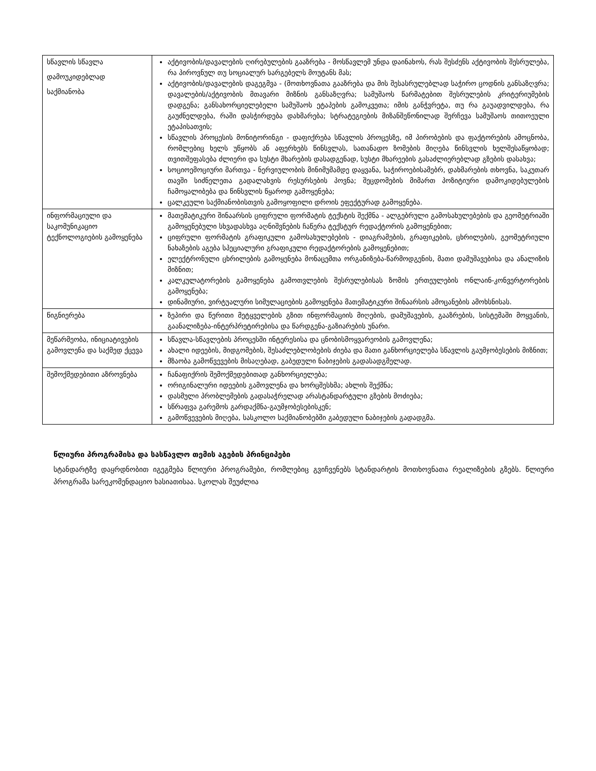| სწავლის სწავლა დამოუკიდებლად საქმიანობა | აქტივობის/დავალების ღირებულების გააზრება - მოსწავლემ უნდა დაინახოს, რას შესძენს აქტივობის შესრულება, რა პიროვნულ თუ სოციალურ სარგებელს მოუტანს მას; აქტივობის/დავალების დაგეგმვა - (მოთხოვნათა გააზრება და მის შესასრულებლად საჭირო ცოდნის განსაზღვრა; დავალების/აქტივობის მთავარი მიზნის განსაზღვრა; სამუშაოს წარმატებით შესრულების კრიტერიუმების დადგენა; განსახორციელებელი სამუშაოს ეტაპების გამოკვეთა; იმის განჭვრეტა, თუ რა გაუადვილდება, რა გაუძნელდება, რაში დასჭირდება დახმარება; სტრატეგიების მიზანშეწონილად შერჩევა სამუშაოს თითოეული ეტაპისათვის; სწავლის პროცესის მონიტორინგი - დაფიქრება სწავლის პროცესზე, იმ პირობების და ფაქტორების ამოცნობა, რომლებიც ხელს უწყობს ან აფერხებს წინსვლას, სათანადო ზომების მიღება წინსვლის ხელშესაწყობად; თვითშეფასება ძლიერი და სუსტი მხარების დასადგენად, სუსტი მხარეების გასაძლიერებლად გზების დასახვა; სოციოემოციური მართვა - ნერვიულობის მინიმუმამდე დაყვანა, საჭიროებისამებრ, დახმარების თხოვნა, საკუთარ თავში სიძნელეთა გადალახვის რესურსების პოვნა; შეცდომების მიმართ პოზიტიური დამოკიდებულების ჩამოყალიბება და წინსვლის წყაროდ გამოყენება; ცალკეული საქმიანობისთვის გამოყოფილი დროის ეფექტურად გამოყენება. |
| ინფორმაციული და საკომუნიკაციო ტექნოლოგიების გამოყენება | მათემატიკური შინაარსის ციფრული ფორმატის ტექსტის შექმნა - ალგებრული გამოსახულებების და გეომეტრიაში გამოყენებული სხვადასხვა აღნიშვნების ჩაწერა ტექსტურ რედაქტორის გამოყენებით; ციფრული ფორმატის გრაფიკული გამოსახულებების - დიაგრამების, გრაფიკების, ცხრილების, გეომეტრიული ნახაზების აგება სპეციალური გრაფიკული რედაქტორების გამოყენებით; ელექტრონული ცხრილების გამოყენება მონაცემთა ორგანიზება-წარმოდგენის, მათი დამუშავებისა და ანალიზის მიზნით; კალკულატორების გამოყენება გამოთვლების შესრულებისას ზომის ერთეულების ონლაინ-კონვერტორების გამოყენება; დინამიური, ვირტუალური სიმულაციების გამოყენება მათემატიკური შინაარსის ამოცანების ამოხსნისას. |
| წიგნიერება | ზეპირი და წერითი მეტყველების გზით ინფორმაციის მიღების, დამუშავების, გააზრების, სისტემაში მოყვანის, გაანალიზება-ინტერპრეტირებისა და წარდგენა-გაზიარების უნარი. |
| მეწარმეობა, ინიციატივების გამოვლენა და საქმედ ქცევა | სწავლა-სწავლების პროცესში ინტერესისა და ცნობისმოყვარეობის გამოვლენა; ახალი იდეების, მიდგომების, შესაძლებლობების ძიება და მათი განხორციელება სწავლის გაუმჯობესების მიზნით; მზაობა გამოწვევების მისაღებად, გაბედული ნაბიჯების გადასადგმელად. |
| შემოქმედებითი აზროვნება | ჩანაფიქრის შემოქმედებითად განხორციელება; ორიგინალური იდეების გამოვლენა და ხორცშესხმა; ახლის შექმნა; დასმული პრობლემების გადასაჭრელად არასტანდარტული გზების მოძიება; სწრაფვა გარემოს გარდაქმნა-გაუმჯობესებისკენ; გამოწვევების მიღება, სასკოლო საქმიანობებში გაბედული ნაბიჯების გადადგმა. |
წლიური პროგრამისა და სასწავლო თემის აგების პრინციპები
სტანდარტზე დაყრდნობით იგეგმება წლიური პროგრამები, რომლებიც გვიჩვენებს სტანდარტის მოთხოვნათა რეალიზების გზებს. წლიური პროგრამა სარეკომენდაციო ხასიათისაა. სკოლას შეუძლია